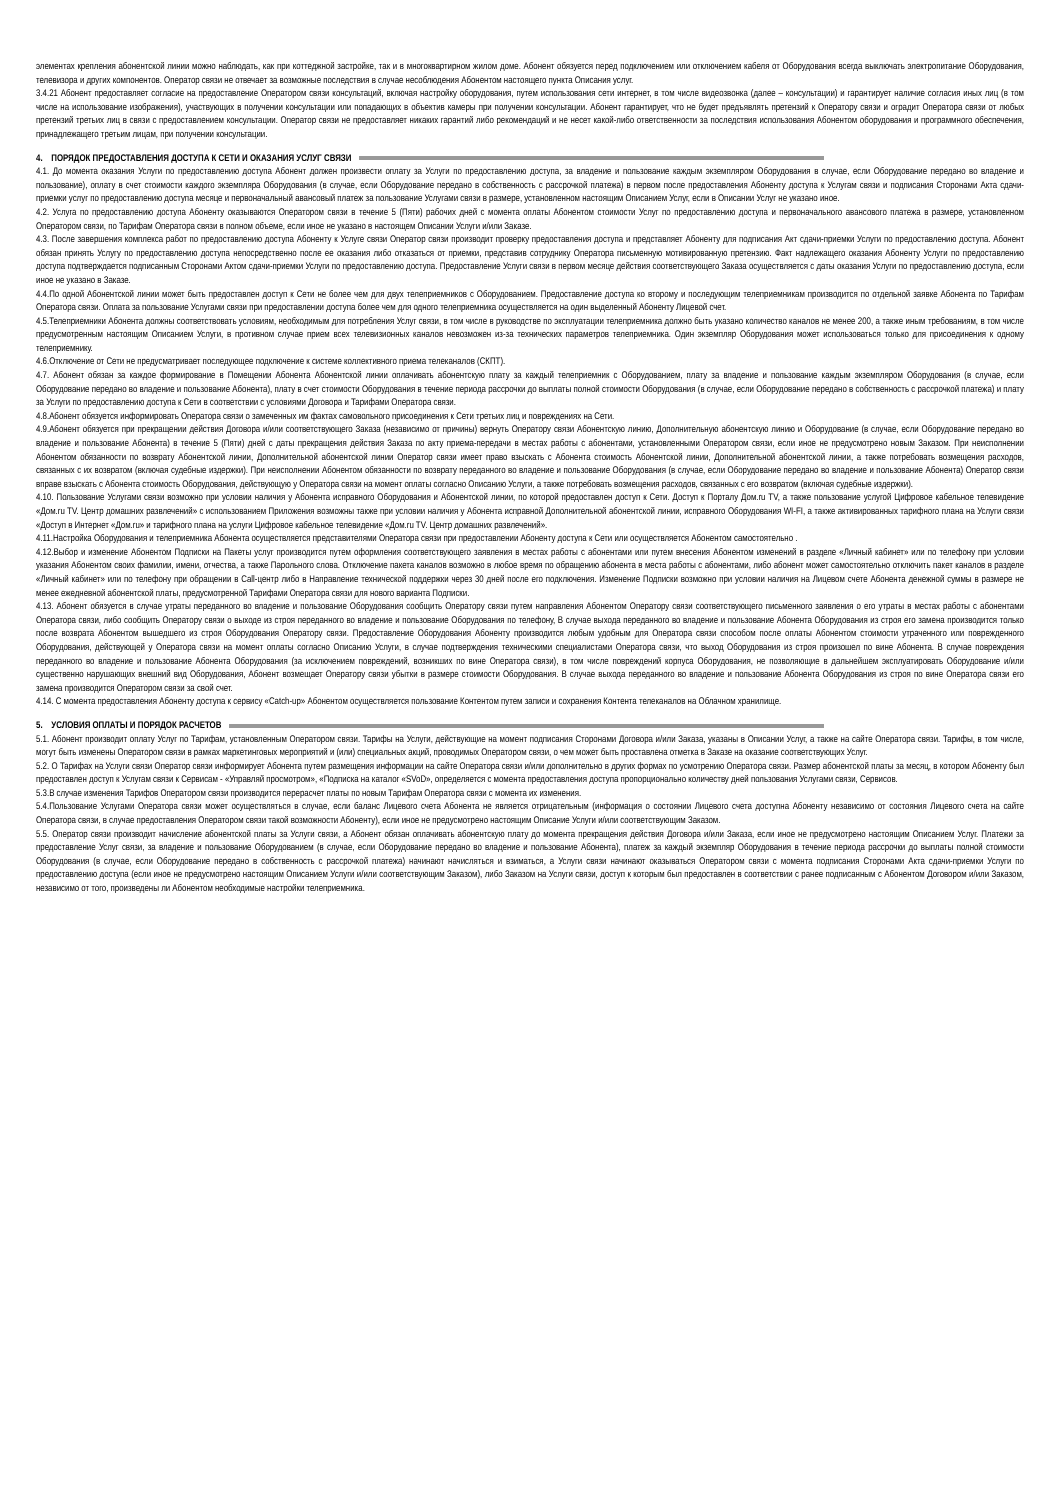элементах крепления абонентской линии можно наблюдать, как при коттеджной застройке, так и в многоквартирном жилом доме. Абонент обязуется перед подключением или отключением кабеля от Оборудования всегда выключать электропитание Оборудования, телевизора и других компонентов. Оператор связи не отвечает за возможные последствия в случае несоблюдения Абонентом настоящего пункта Описания услуг.
3.4.21 Абонент предоставляет согласие на предоставление Оператором связи консультаций, включая настройку оборудования, путем использования сети интернет, в том числе видеозвонка (далее – консультации) и гарантирует наличие согласия иных лиц (в том числе на использование изображения), участвующих в получении консультации или попадающих в объектив камеры при получении консультации. Абонент гарантирует, что не будет предъявлять претензий к Оператору связи и оградит Оператора связи от любых претензий третьих лиц в связи с предоставлением консультации. Оператор связи не предоставляет никаких гарантий либо рекомендаций и не несет какой-либо ответственности за последствия использования Абонентом оборудования и программного обеспечения, принадлежащего третьим лицам, при получении консультации.
4. ПОРЯДОК ПРЕДОСТАВЛЕНИЯ ДОСТУПА К СЕТИ И ОКАЗАНИЯ УСЛУГ СВЯЗИ
4.1. До момента оказания Услуги по предоставлению доступа Абонент должен произвести оплату за Услуги по предоставлению доступа, за владение и пользование каждым экземпляром Оборудования в случае, если Оборудование передано во владение и пользование), оплату в счет стоимости каждого экземпляра Оборудования (в случае, если Оборудование передано в собственность с рассрочкой платежа) в первом после предоставления Абоненту доступа к Услугам связи и подписания Сторонами Акта сдачи-приемки услуг по предоставлению доступа месяце и первоначальный авансовый платеж за пользование Услугами связи в размере, установленном настоящим Описанием Услуг, если в Описании Услуг не указано иное.
4.2. Услуга по предоставлению доступа Абоненту оказываются Оператором связи в течение 5 (Пяти) рабочих дней с момента оплаты Абонентом стоимости Услуг по предоставлению доступа и первоначального авансового платежа в размере, установленном Оператором связи, по Тарифам Оператора связи в полном объеме, если иное не указано в настоящем Описании Услуги и/или Заказе.
4.3. После завершения комплекса работ по предоставлению доступа Абоненту к Услуге связи Оператор связи производит проверку предоставления доступа и представляет Абоненту для подписания Акт сдачи-приемки Услуги по предоставлению доступа. Абонент обязан принять Услугу по предоставлению доступа непосредственно после ее оказания либо отказаться от приемки, представив сотруднику Оператора письменную мотивированную претензию. Факт надлежащего оказания Абоненту Услуги по предоставлению доступа подтверждается подписанным Сторонами Актом сдачи-приемки Услуги по предоставлению доступа. Предоставление Услуги связи в первом месяце действия соответствующего Заказа осуществляется с даты оказания Услуги по предоставлению доступа, если иное не указано в Заказе.
4.4.По одной Абонентской линии может быть предоставлен доступ к Сети не более чем для двух телеприемников с Оборудованием. Предоставление доступа ко второму и последующим телеприемникам производится по отдельной заявке Абонента по Тарифам Оператора связи. Оплата за пользование Услугами связи при предоставлении доступа более чем для одного телеприемника осуществляется на один выделенный Абоненту Лицевой счет.
4.5.Телеприемники Абонента должны соответствовать условиям, необходимым для потребления Услуг связи, в том числе в руководстве по эксплуатации телеприемника должно быть указано количество каналов не менее 200, а также иным требованиям, в том числе предусмотренным настоящим Описанием Услуги, в противном случае прием всех телевизионных каналов невозможен из-за технических параметров телеприемника. Один экземпляр Оборудования может использоваться только для присоединения к одному телеприемнику.
4.6.Отключение от Сети не предусматривает последующее подключение к системе коллективного приема телеканалов (СКПТ).
4.7. Абонент обязан за каждое формирование в Помещении Абонента Абонентской линии оплачивать абонентскую плату за каждый телеприемник с Оборудованием, плату за владение и пользование каждым экземпляром Оборудования (в случае, если Оборудование передано во владение и пользование Абонента), плату в счет стоимости Оборудования в течение периода рассрочки до выплаты полной стоимости Оборудования (в случае, если Оборудование передано в собственность с рассрочкой платежа) и плату за Услуги по предоставлению доступа к Сети в соответствии с условиями Договора и Тарифами Оператора связи.
4.8.Абонент обязуется информировать Оператора связи о замеченных им фактах самовольного присоединения к Сети третьих лиц и повреждениях на Сети.
4.9.Абонент обязуется при прекращении действия Договора и/или соответствующего Заказа (независимо от причины) вернуть Оператору связи Абонентскую линию, Дополнительную абонентскую линию и Оборудование (в случае, если Оборудование передано во владение и пользование Абонента) в течение 5 (Пяти) дней с даты прекращения действия Заказа по акту приема-передачи в местах работы с абонентами, установленными Оператором связи, если иное не предусмотрено новым Заказом. При неисполнении Абонентом обязанности по возврату Абонентской линии, Дополнительной абонентской линии Оператор связи имеет право взыскать с Абонента стоимость Абонентской линии, Дополнительной абонентской линии, а также потребовать возмещения расходов, связанных с их возвратом (включая судебные издержки). При неисполнении Абонентом обязанности по возврату переданного во владение и пользование Оборудования (в случае, если Оборудование передано во владение и пользование Абонента) Оператор связи вправе взыскать с Абонента стоимость Оборудования, действующую у Оператора связи на момент оплаты согласно Описанию Услуги, а также потребовать возмещения расходов, связанных с его возвратом (включая судебные издержки).
4.10. Пользование Услугами связи возможно при условии наличия у Абонента исправного Оборудования и Абонентской линии, по которой предоставлен доступ к Сети. Доступ к Порталу Дом.ru TV, а также пользование услугой Цифровое кабельное телевидение «Дом.ru TV. Центр домашних развлечений» с использованием Приложения возможны также при условии наличия у Абонента исправной Дополнительной абонентской линии, исправного Оборудования WI-FI, а также активированных тарифного плана на Услуги связи «Доступ в Интернет «Дом.ru» и тарифного плана на услуги Цифровое кабельное телевидение «Дом.ru TV. Центр домашних развлечений».
4.11.Настройка Оборудования и телеприемника Абонента осуществляется представителями Оператора связи при предоставлении Абоненту доступа к Сети или осуществляется Абонентом самостоятельно .
4.12.Выбор и изменение Абонентом Подписки на Пакеты услуг производится путем оформления соответствующего заявления в местах работы с абонентами или путем внесения Абонентом изменений в разделе «Личный кабинет» или по телефону при условии указания Абонентом своих фамилии, имени, отчества, а также Парольного слова. Отключение пакета каналов возможно в любое время по обращению абонента в места работы с абонентами, либо абонент может самостоятельно отключить пакет каналов в разделе «Личный кабинет» или по телефону при обращении в Call-центр либо в Направление технической поддержки через 30 дней после его подключения. Изменение Подписки возможно при условии наличия на Лицевом счете Абонента денежной суммы в размере не менее ежедневной абонентской платы, предусмотренной Тарифами Оператора связи для нового варианта Подписки.
4.13. Абонент обязуется в случае утраты переданного во владение и пользование Оборудования сообщить Оператору связи путем направления Абонентом Оператору связи соответствующего письменного заявления о его утраты в местах работы с абонентами Оператора связи, либо сообщить Оператору связи о выходе из строя переданного во владение и пользование Оборудования по телефону, В случае выхода переданного во владение и пользование Абонента Оборудования из строя его замена производится только после возврата Абонентом вышедшего из строя Оборудования Оператору связи. Предоставление Оборудования Абоненту производится любым удобным для Оператора связи способом после оплаты Абонентом стоимости утраченного или поврежденного Оборудования, действующей у Оператора связи на момент оплаты согласно Описанию Услуги, в случае подтверждения техническими специалистами Оператора связи, что выход Оборудования из строя произошел по вине Абонента. В случае повреждения переданного во владение и пользование Абонента Оборудования (за исключением повреждений, возникших по вине Оператора связи), в том числе повреждений корпуса Оборудования, не позволяющие в дальнейшем эксплуатировать Оборудование и/или существенно нарушающих внешний вид Оборудования, Абонент возмещает Оператору связи убытки в размере стоимости Оборудования. В случае выхода переданного во владение и пользование Абонента Оборудования из строя по вине Оператора связи его замена производится Оператором связи за свой счет.
4.14. С момента предоставления Абоненту доступа к сервису «Catch-up» Абонентом осуществляется пользование Контентом путем записи и сохранения Контента телеканалов на Облачном хранилище.
5. УСЛОВИЯ ОПЛАТЫ И ПОРЯДОК РАСЧЕТОВ
5.1. Абонент производит оплату Услуг по Тарифам, установленным Оператором связи. Тарифы на Услуги, действующие на момент подписания Сторонами Договора и/или Заказа, указаны в Описании Услуг, а также на сайте Оператора связи. Тарифы, в том числе, могут быть изменены Оператором связи в рамках маркетинговых мероприятий и (или) специальных акций, проводимых Оператором связи, о чем может быть проставлена отметка в Заказе на оказание соответствующих Услуг.
5.2. О Тарифах на Услуги связи Оператор связи информирует Абонента путем размещения информации на сайте Оператора связи и/или дополнительно в других формах по усмотрению Оператора связи. Размер абонентской платы за месяц, в котором Абоненту был предоставлен доступ к Услугам связи к Сервисам - «Управляй просмотром», «Подписка на каталог «SVoD», определяется с момента предоставления доступа пропорционально количеству дней пользования Услугами связи, Сервисов.
5.3.В случае изменения Тарифов Оператором связи производится перерасчет платы по новым Тарифам Оператора связи с момента их изменения.
5.4.Пользование Услугами Оператора связи может осуществляться в случае, если баланс Лицевого счета Абонента не является отрицательным (информация о состоянии Лицевого счета доступна Абоненту независимо от состояния Лицевого счета на сайте Оператора связи, в случае предоставления Оператором связи такой возможности Абоненту), если иное не предусмотрено настоящим Описание Услуги и/или соответствующим Заказом.
5.5. Оператор связи производит начисление абонентской платы за Услуги связи, а Абонент обязан оплачивать абонентскую плату до момента прекращения действия Договора и/или Заказа, если иное не предусмотрено настоящим Описанием Услуг. Платежи за предоставление Услуг связи, за владение и пользование Оборудованием (в случае, если Оборудование передано во владение и пользование Абонента), платеж за каждый экземпляр Оборудования в течение периода рассрочки до выплаты полной стоимости Оборудования (в случае, если Оборудование передано в собственность с рассрочкой платежа) начинают начисляться и взиматься, а Услуги связи начинают оказываться Оператором связи с момента подписания Сторонами Акта сдачи-приемки Услуги по предоставлению доступа (если иное не предусмотрено настоящим Описанием Услуги и/или соответствующим Заказом), либо Заказом на Услуги связи, доступ к которым был предоставлен в соответствии с ранее подписанным с Абонентом Договором и/или Заказом, независимо от того, произведены ли Абонентом необходимые настройки телеприемника.